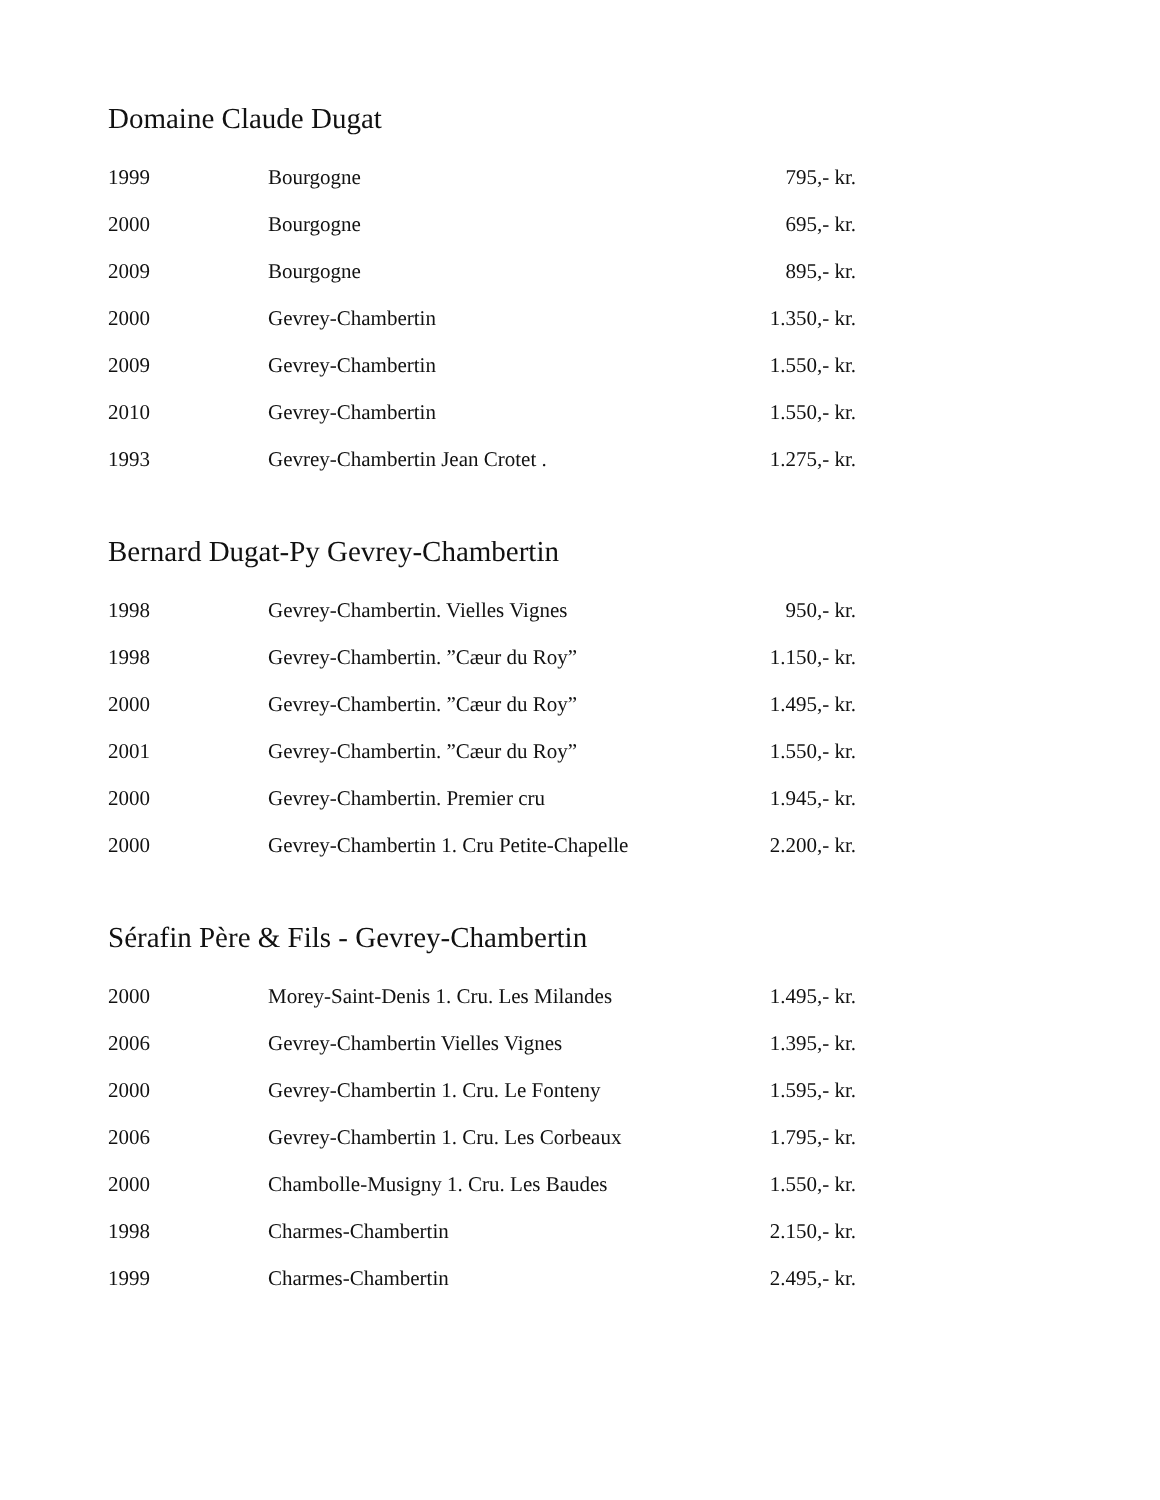Domaine Claude Dugat
| 1999 | Bourgogne | 795,- kr. |
| 2000 | Bourgogne | 695,- kr. |
| 2009 | Bourgogne | 895,- kr. |
| 2000 | Gevrey-Chambertin | 1.350,- kr. |
| 2009 | Gevrey-Chambertin | 1.550,- kr. |
| 2010 | Gevrey-Chambertin | 1.550,- kr. |
| 1993 | Gevrey-Chambertin Jean Crotet . | 1.275,- kr. |
Bernard Dugat-Py Gevrey-Chambertin
| 1998 | Gevrey-Chambertin. Vielles Vignes | 950,- kr. |
| 1998 | Gevrey-Chambertin. ”Cæur du Roy” | 1.150,- kr. |
| 2000 | Gevrey-Chambertin. ”Cæur du Roy” | 1.495,- kr. |
| 2001 | Gevrey-Chambertin. ”Cæur du Roy” | 1.550,- kr. |
| 2000 | Gevrey-Chambertin. Premier cru | 1.945,- kr. |
| 2000 | Gevrey-Chambertin 1. Cru Petite-Chapelle | 2.200,- kr. |
Sérafin Père & Fils - Gevrey-Chambertin
| 2000 | Morey-Saint-Denis 1. Cru. Les Milandes | 1.495,- kr. |
| 2006 | Gevrey-Chambertin Vielles Vignes | 1.395,- kr. |
| 2000 | Gevrey-Chambertin 1. Cru. Le Fonteny | 1.595,- kr. |
| 2006 | Gevrey-Chambertin 1. Cru. Les Corbeaux | 1.795,- kr. |
| 2000 | Chambolle-Musigny 1. Cru. Les Baudes | 1.550,- kr. |
| 1998 | Charmes-Chambertin | 2.150,- kr. |
| 1999 | Charmes-Chambertin | 2.495,- kr. |